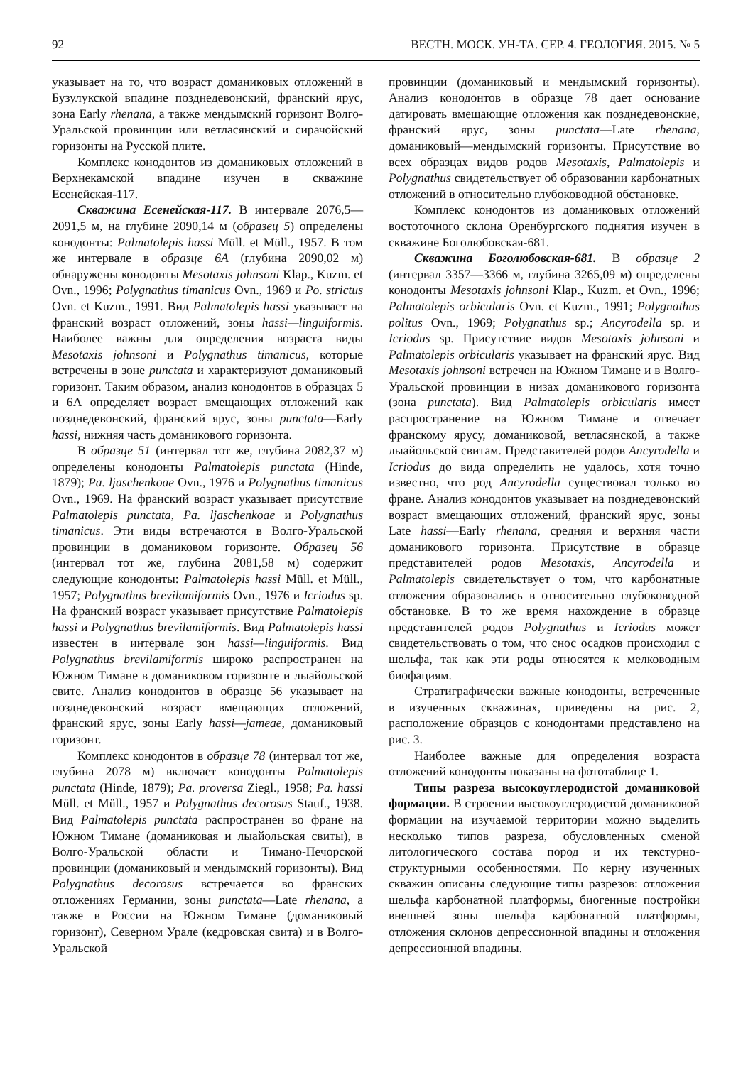92 ВЕСТН. МОСК. УН-ТА. СЕР. 4. ГЕОЛОГИЯ. 2015. № 5
указывает на то, что возраст доманиковых отложений в Бузулукской впадине позднедевонский, франский ярус, зона Early rhenana, а также мендымский горизонт Волго-Уральской провинции или ветласянский и сирачойский горизонты на Русской плите.
Комплекс конодонтов из доманиковых отложений в Верхнекамской впадине изучен в скважине Есенейская-117.
Скважина Есенейская-117. В интервале 2076,5—2091,5 м, на глубине 2090,14 м (образец 5) определены конодонты: Palmatolepis hassi Müll. et Müll., 1957. В том же интервале в образце 6А (глубина 2090,02 м) обнаружены конодонты Mesotaxis johnsoni Klap., Kuzm. et Ovn., 1996; Polygnathus timanicus Ovn., 1969 и Po. strictus Ovn. et Kuzm., 1991. Вид Palmatolepis hassi указывает на франский возраст отложений, зоны hassi—linguiformis. Наиболее важны для определения возраста виды Mesotaxis johnsoni и Polygnathus timanicus, которые встречены в зоне punctata и характеризуют доманиковый горизонт. Таким образом, анализ конодонтов в образцах 5 и 6А определяет возраст вмещающих отложений как позднедевонский, франский ярус, зоны punctata—Early hassi, нижняя часть доманикового горизонта.
В образце 51 (интервал тот же, глубина 2082,37 м) определены конодонты Palmatolepis punctata (Hinde, 1879); Pa. ljaschenkoae Ovn., 1976 и Polygnathus timanicus Ovn., 1969. На франский возраст указывает присутствие Palmatolepis punctata, Pa. ljaschenkoae и Polygnathus timanicus. Эти виды встречаются в Волго-Уральской провинции в доманиковом горизонте. Образец 56 (интервал тот же, глубина 2081,58 м) содержит следующие конодонты: Palmatolepis hassi Müll. et Müll., 1957; Polygnathus brevilamiformis Ovn., 1976 и Icriodus sp. На франский возраст указывает присутствие Palmatolepis hassi и Polygnathus brevilamiformis. Вид Palmatolepis hassi известен в интервале зон hassi—linguiformis. Вид Polygnathus brevilamiformis широко распространен на Южном Тимане в доманиковом горизонте и лыайольской свите. Анализ конодонтов в образце 56 указывает на позднедевонский возраст вмещающих отложений, франский ярус, зоны Early hassi—jameae, доманиковый горизонт.
Комплекс конодонтов в образце 78 (интервал тот же, глубина 2078 м) включает конодонты Palmatolepis punctata (Hinde, 1879); Pa. proversa Ziegl., 1958; Pa. hassi Müll. et Müll., 1957 и Polygnathus decorosus Stauf., 1938. Вид Palmatolepis punctata распространен во фране на Южном Тимане (доманиковая и лыайольская свиты), в Волго-Уральской области и Тимано-Печорской провинции (доманиковый и мендымский горизонты). Вид Polygnathus decorosus встречается во франских отложениях Германии, зоны punctata—Late rhenana, а также в России на Южном Тимане (доманиковый горизонт), Северном Урале (кедровская свита) и в Волго-Уральской
провинции (доманиковый и мендымский горизонты). Анализ конодонтов в образце 78 дает основание датировать вмещающие отложения как позднедевонские, франский ярус, зоны punctata—Late rhenana, доманиковый—мендымский горизонты. Присутствие во всех образцах видов родов Mesotaxis, Palmatolepis и Polygnathus свидетельствует об образовании карбонатных отложений в относительно глубоководной обстановке.
Комплекс конодонтов из доманиковых отложений востоточного склона Оренбургского поднятия изучен в скважине Боголюбовская-681.
Скважина Боголюбовская-681. В образце 2 (интервал 3357—3366 м, глубина 3265,09 м) определены конодонты Mesotaxis johnsoni Klap., Kuzm. et Ovn., 1996; Palmatolepis orbicularis Ovn. et Kuzm., 1991; Polygnathus politus Ovn., 1969; Polygnathus sp.; Ancyrodella sp. и Icriodus sp. Присутствие видов Mesotaxis johnsoni и Palmatolepis orbicularis указывает на франский ярус. Вид Mesotaxis johnsoni встречен на Южном Тимане и в Волго-Уральской провинции в низах доманикового горизонта (зона punctata). Вид Palmatolepis orbicularis имеет распространение на Южном Тимане и отвечает франскому ярусу, доманиковой, ветласянской, а также лыайольской свитам. Представителей родов Ancyrodella и Icriodus до вида определить не удалось, хотя точно известно, что род Ancyrodella существовал только во фране. Анализ конодонтов указывает на позднедевонский возраст вмещающих отложений, франский ярус, зоны Late hassi—Early rhenana, средняя и верхняя части доманикового горизонта. Присутствие в образце представителей родов Mesotaxis, Ancyrodella и Palmatolepis свидетельствует о том, что карбонатные отложения образовались в относительно глубоководной обстановке. В то же время нахождение в образце представителей родов Polygnathus и Icriodus может свидетельствовать о том, что снос осадков происходил с шельфа, так как эти роды относятся к мелководным биофациям.
Стратиграфически важные конодонты, встреченные в изученных скважинах, приведены на рис. 2, расположение образцов с конодонтами представлено на рис. 3.
Наиболее важные для определения возраста отложений конодонты показаны на фототаблице 1.
Типы разреза высокоуглеродистой доманиковой формации. В строении высокоуглеродистой доманиковой формации на изучаемой территории можно выделить несколько типов разреза, обусловленных сменой литологического состава пород и их текстурно-структурными особенностями. По керну изученных скважин описаны следующие типы разрезов: отложения шельфа карбонатной платформы, биогенные постройки внешней зоны шельфа карбонатной платформы, отложения склонов депрессионной впадины и отложения депрессионной впадины.